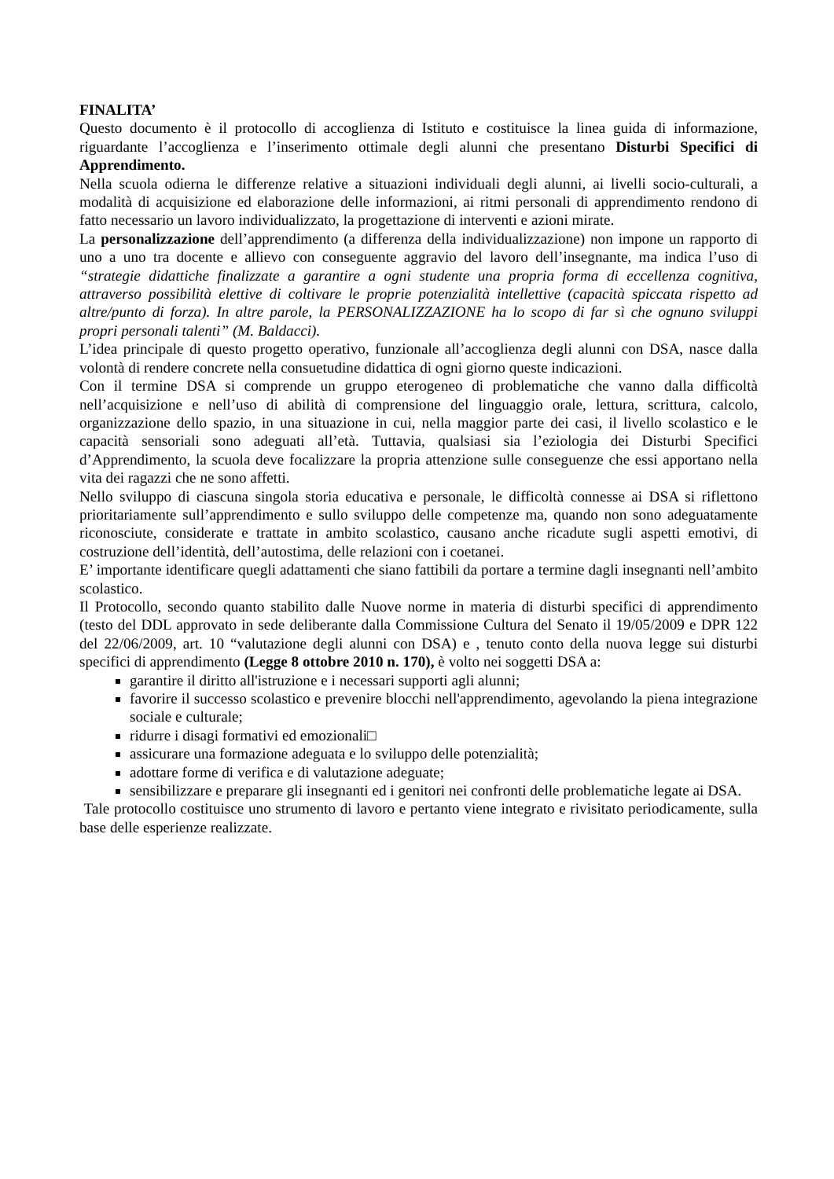FINALITA’
Questo documento è il protocollo di accoglienza di Istituto e costituisce la linea guida di informazione, riguardante l’accoglienza e l’inserimento ottimale degli alunni che presentano Disturbi Specifici di Apprendimento.
Nella scuola odierna le differenze relative a situazioni individuali degli alunni, ai livelli socio-culturali, a modalità di acquisizione ed elaborazione delle informazioni, ai ritmi personali di apprendimento rendono di fatto necessario un lavoro individualizzato, la progettazione di interventi e azioni mirate.
La personalizzazione dell’apprendimento (a differenza della individualizzazione) non impone un rapporto di uno a uno tra docente e allievo con conseguente aggravio del lavoro dell’insegnante, ma indica l’uso di “strategie didattiche finalizzate a garantire a ogni studente una propria forma di eccellenza cognitiva, attraverso possibilità elettive di coltivare le proprie potenzialità intellettive (capacità spiccata rispetto ad altre/punto di forza). In altre parole, la PERSONALIZZAZIONE ha lo scopo di far sì che ognuno sviluppi propri personali talenti” (M. Baldacci).
L’idea principale di questo progetto operativo, funzionale all’accoglienza degli alunni con DSA, nasce dalla volontà di rendere concrete nella consuetudine didattica di ogni giorno queste indicazioni.
Con il termine DSA si comprende un gruppo eterogeneo di problematiche che vanno dalla difficoltà nell’acquisizione e nell’uso di abilità di comprensione del linguaggio orale, lettura, scrittura, calcolo, organizzazione dello spazio, in una situazione in cui, nella maggior parte dei casi, il livello scolastico e le capacità sensoriali sono adeguati all’età. Tuttavia, qualsiasi sia l’eziologia dei Disturbi Specifici d’Apprendimento, la scuola deve focalizzare la propria attenzione sulle conseguenze che essi apportano nella vita dei ragazzi che ne sono affetti.
Nello sviluppo di ciascuna singola storia educativa e personale, le difficoltà connesse ai DSA si riflettono prioritariamente sull’apprendimento e sullo sviluppo delle competenze ma, quando non sono adeguatamente riconosciute, considerate e trattate in ambito scolastico, causano anche ricadute sugli aspetti emotivi, di costruzione dell’identità, dell’autostima, delle relazioni con i coetanei.
E’ importante identificare quegli adattamenti che siano fattibili da portare a termine dagli insegnanti nell’ambito scolastico.
Il Protocollo, secondo quanto stabilito dalle Nuove norme in materia di disturbi specifici di apprendimento (testo del DDL approvato in sede deliberante dalla Commissione Cultura del Senato il 19/05/2009 e DPR 122 del 22/06/2009, art. 10 “valutazione degli alunni con DSA) e , tenuto conto della nuova legge sui disturbi specifici di apprendimento (Legge 8 ottobre 2010 n. 170), è volto nei soggetti DSA a:
garantire il diritto all'istruzione e i necessari supporti agli alunni;
favorire il successo scolastico e prevenire blocchi nell'apprendimento, agevolando la piena integrazione sociale e culturale;
ridurre i disagi formativi ed emozionali□
assicurare una formazione adeguata e lo sviluppo delle potenzialità;
adottare forme di verifica e di valutazione adeguate;
sensibilizzare e preparare gli insegnanti ed i genitori nei confronti delle problematiche legate ai DSA.
Tale protocollo costituisce uno strumento di lavoro e pertanto viene integrato e rivisitato periodicamente, sulla base delle esperienze realizzate.